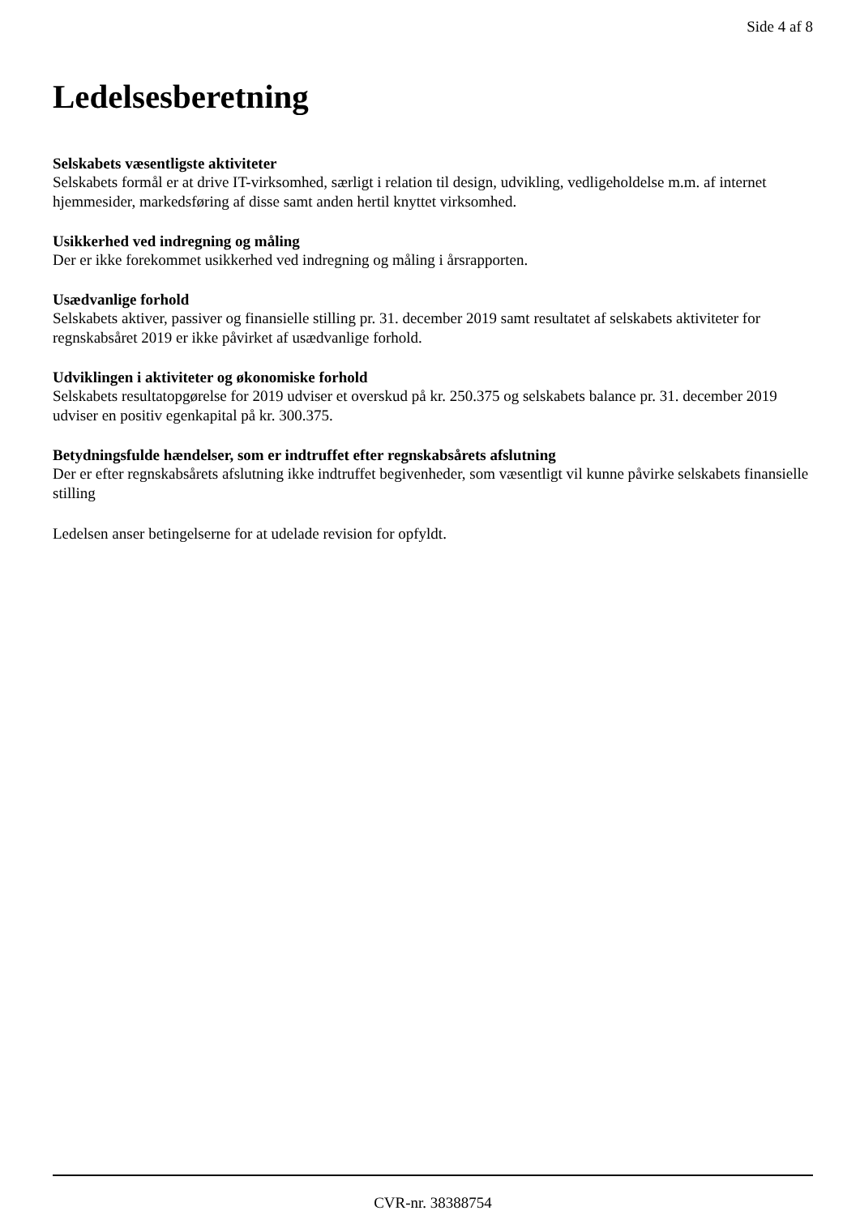Side 4 af 8
Ledelsesberetning
Selskabets væsentligste aktiviteter
Selskabets formål er at drive IT-virksomhed, særligt i relation til design, udvikling, vedligeholdelse m.m. af internet hjemmesider, markedsføring af disse samt anden hertil knyttet virksomhed.
Usikkerhed ved indregning og måling
Der er ikke forekommet usikkerhed ved indregning og måling i årsrapporten.
Usædvanlige forhold
Selskabets aktiver, passiver og finansielle stilling pr. 31. december 2019 samt resultatet af selskabets aktiviteter for regnskabsåret 2019 er ikke påvirket af usædvanlige forhold.
Udviklingen i aktiviteter og økonomiske forhold
Selskabets resultatopgørelse for 2019 udviser et overskud på kr. 250.375 og selskabets balance pr. 31. december 2019 udviser en positiv egenkapital på kr. 300.375.
Betydningsfulde hændelser, som er indtruffet efter regnskabsårets afslutning
Der er efter regnskabsårets afslutning ikke indtruffet begivenheder, som væsentligt vil kunne påvirke selskabets finansielle stilling
Ledelsen anser betingelserne for at udelade revision for opfyldt.
CVR-nr. 38388754